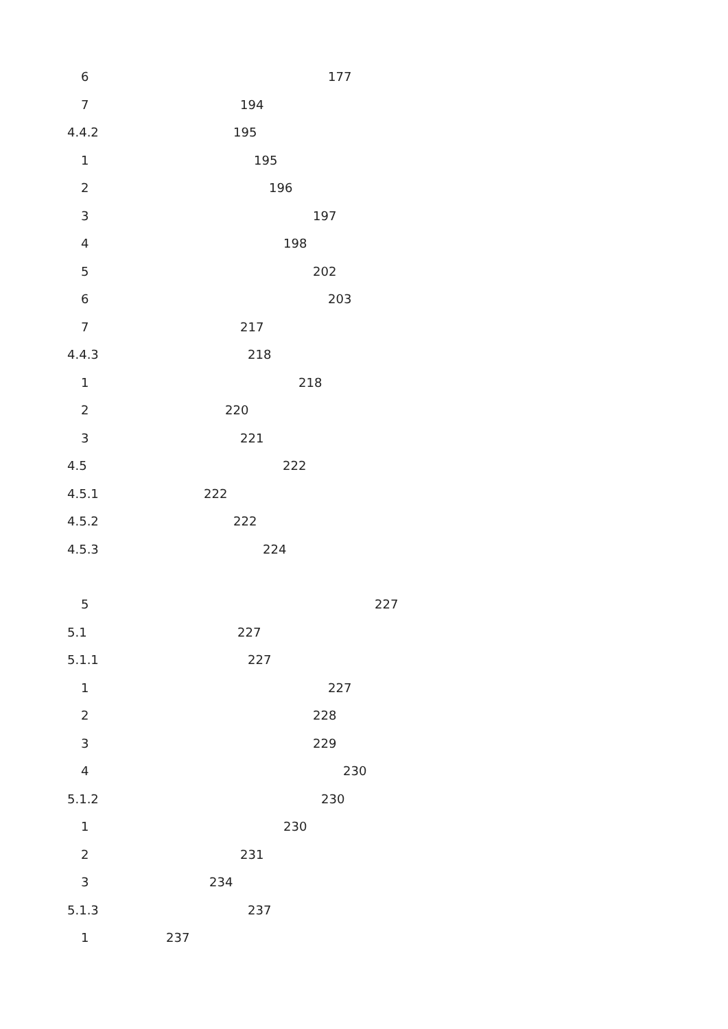6 177
7 194
4.4.2 195
1 195
2 196
3 197
4 198
5 202
6 203
7 217
4.4.3 218
1 218
2 220
3 221
4.5 222
4.5.1 222
4.5.2 222
4.5.3 224
5 227
5.1 227
5.1.1 227
1 227
2 228
3 229
4 230
5.1.2 230
1 230
2 231
3 234
5.1.3 237
1 237